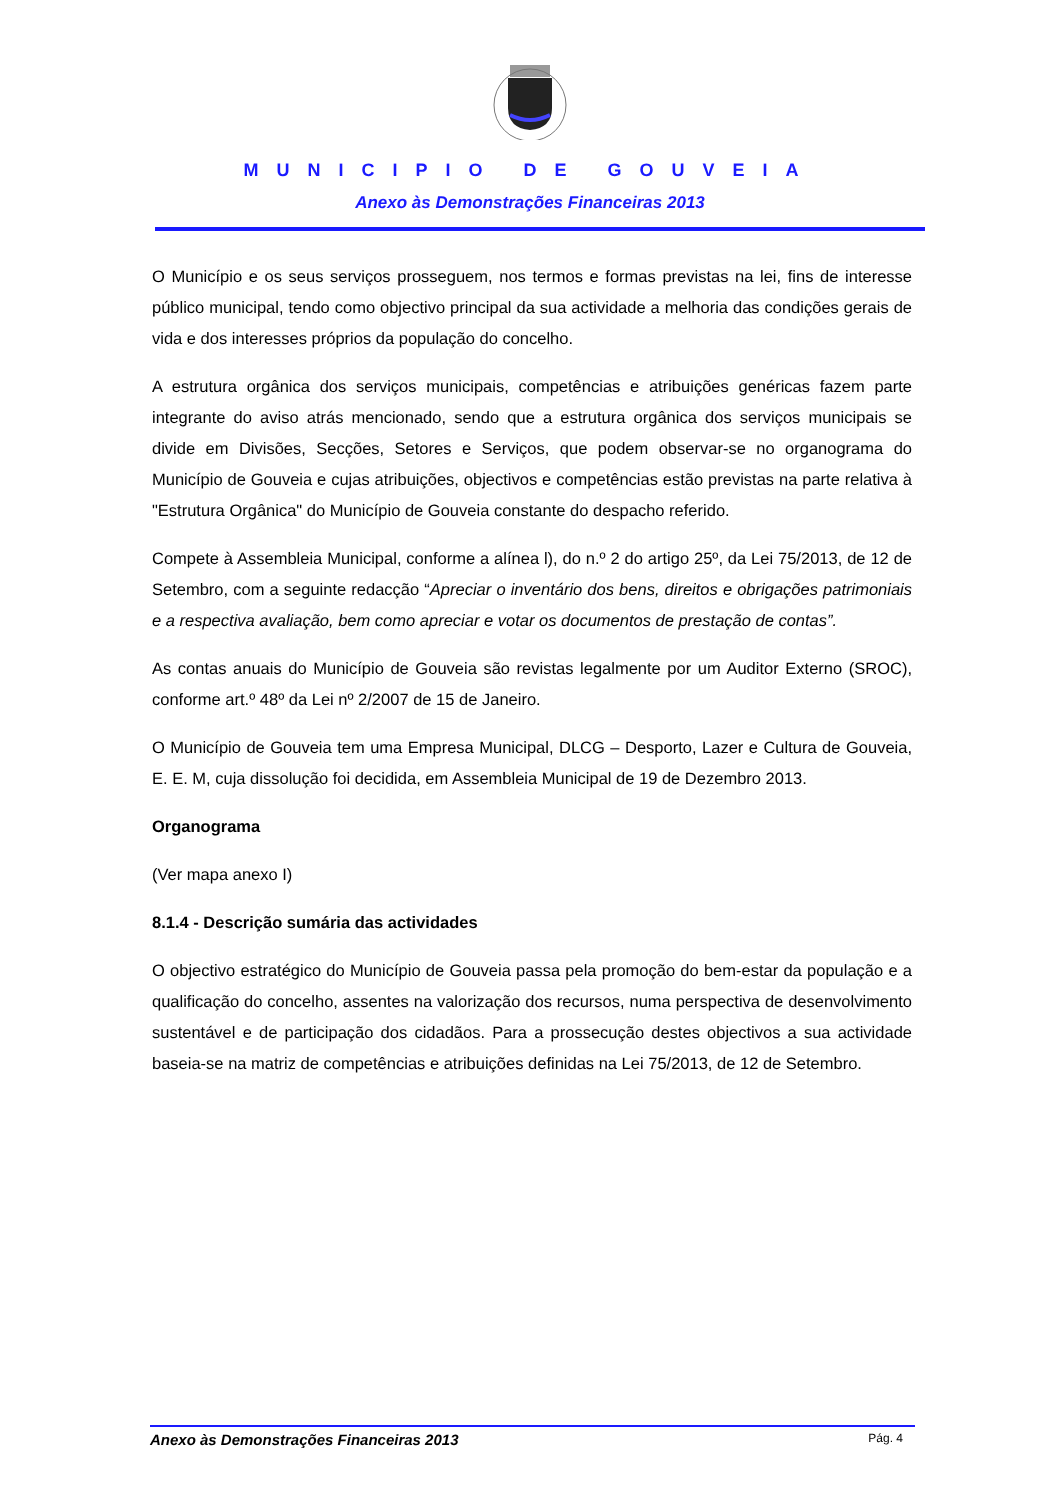MUNICIPIO DE GOUVEIA
Anexo às Demonstrações Financeiras 2013
O Município e os seus serviços prosseguem, nos termos e formas previstas na lei, fins de interesse público municipal, tendo como objectivo principal da sua actividade a melhoria das condições gerais de vida e dos interesses próprios da população do concelho.
A estrutura orgânica dos serviços municipais, competências e atribuições genéricas fazem parte integrante do aviso atrás mencionado, sendo que a estrutura orgânica dos serviços municipais se divide em Divisões, Secções, Setores e Serviços, que podem observar-se no organograma do Município de Gouveia e cujas atribuições, objectivos e competências estão previstas na parte relativa à "Estrutura Orgânica" do Município de Gouveia constante do despacho referido.
Compete à Assembleia Municipal, conforme a alínea l), do n.º 2 do artigo 25º, da Lei 75/2013, de 12 de Setembro, com a seguinte redacção “Apreciar o inventário dos bens, direitos e obrigações patrimoniais e a respectiva avaliação, bem como apreciar e votar os documentos de prestação de contas”.
As contas anuais do Município de Gouveia são revistas legalmente por um Auditor Externo (SROC), conforme art.º 48º da Lei nº 2/2007 de 15 de Janeiro.
O Município de Gouveia tem uma Empresa Municipal, DLCG – Desporto, Lazer e Cultura de Gouveia, E. E. M, cuja dissolução foi decidida, em Assembleia Municipal de 19 de Dezembro 2013.
Organograma
(Ver mapa anexo I)
8.1.4 - Descrição sumária das actividades
O objectivo estratégico do Município de Gouveia passa pela promoção do bem-estar da população e a qualificação do concelho, assentes na valorização dos recursos, numa perspectiva de desenvolvimento sustentável e de participação dos cidadãos. Para a prossecução destes objectivos a sua actividade baseia-se na matriz de competências e atribuições definidas na Lei 75/2013, de 12 de Setembro.
Anexo às Demonstrações Financeiras 2013 Pág. 4